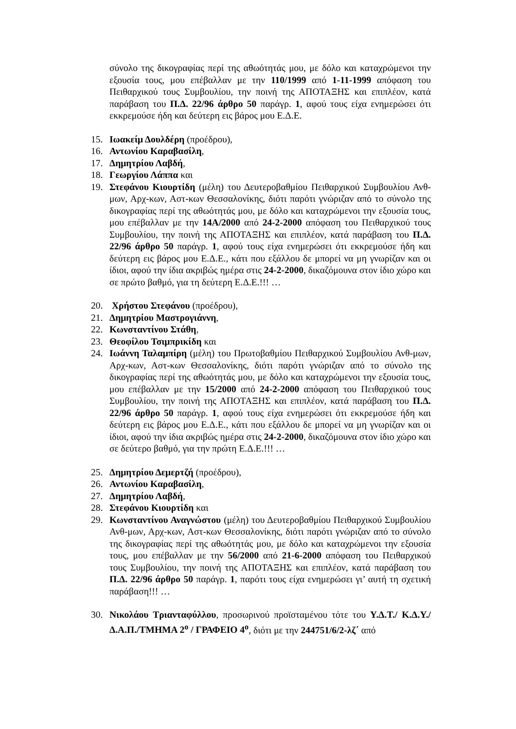σύνολο της δικογραφίας περί της αθωότητάς μου, με δόλο και καταχρώμενοι την εξουσία τους, μου επέβαλλαν με την 110/1999 από 1-11-1999 απόφαση του Πειθαρχικού τους Συμβουλίου, την ποινή της ΑΠΟΤΑΞΗΣ και επιπλέον, κατά παράβαση του Π.Δ. 22/96 άρθρο 50 παράγρ. 1, αφού τους είχα ενημερώσει ότι εκκρεμούσε ήδη και δεύτερη εις βάρος μου Ε.Δ.Ε.
15. Ιωακείμ Δουλδέρη (προέδρου),
16. Αντωνίου Καραβασίλη,
17. Δημητρίου Λαβδή,
18. Γεωργίου Λάππα και
19. Στεφάνου Κιουρτίδη (μέλη) του Δευτεροβαθμίου Πειθαρχικού Συμβουλίου Ανθ-μων, Αρχ-κων, Αστ-κων Θεσσαλονίκης, διότι παρότι γνώριζαν από το σύνολο της δικογραφίας περί της αθωότητάς μου, με δόλο και καταχρώμενοι την εξουσία τους, μου επέβαλλαν με την 14Α/2000 από 24-2-2000 απόφαση του Πειθαρχικού τους Συμβουλίου, την ποινή της ΑΠΟΤΑΞΗΣ και επιπλέον, κατά παράβαση του Π.Δ. 22/96 άρθρο 50 παράγρ. 1, αφού τους είχα ενημερώσει ότι εκκρεμούσε ήδη και δεύτερη εις βάρος μου Ε.Δ.Ε., κάτι που εξάλλου δε μπορεί να μη γνωρίζαν και οι ίδιοι, αφού την ίδια ακριβώς ημέρα στις 24-2-2000, δικαζόμουνα στον ίδιο χώρο και σε πρώτο βαθμό, για τη δεύτερη Ε.Δ.Ε.!!! …
20. Χρήστου Στεφάνου (προέδρου),
21. Δημητρίου Μαστρογιάννη,
22. Κωνσταντίνου Στάθη,
23. Θεοφίλου Τσιμπρικίδη και
24. Ιωάννη Ταλαμπίρη (μέλη) του Πρωτοβαθμίου Πειθαρχικού Συμβουλίου Ανθ-μων, Αρχ-κων, Αστ-κων Θεσσαλονίκης, διότι παρότι γνώριζαν από το σύνολο της δικογραφίας περί της αθωότητάς μου, με δόλο και καταχρώμενοι την εξουσία τους, μου επέβαλλαν με την 15/2000 από 24-2-2000 απόφαση του Πειθαρχικού τους Συμβουλίου, την ποινή της ΑΠΟΤΑΞΗΣ και επιπλέον, κατά παράβαση του Π.Δ. 22/96 άρθρο 50 παράγρ. 1, αφού τους είχα ενημερώσει ότι εκκρεμούσε ήδη και δεύτερη εις βάρος μου Ε.Δ.Ε., κάτι που εξάλλου δε μπορεί να μη γνωρίζαν και οι ίδιοι, αφού την ίδια ακριβώς ημέρα στις 24-2-2000, δικαζόμουνα στον ίδιο χώρο και σε δεύτερο βαθμό, για την πρώτη Ε.Δ.Ε.!!! …
25. Δημητρίου Δεμερτζή (προέδρου),
26. Αντωνίου Καραβασίλη,
27. Δημητρίου Λαβδή,
28. Στεφάνου Κιουρτίδη και
29. Κωνσταντίνου Αναγνώστου (μέλη) του Δευτεροβαθμίου Πειθαρχικού Συμβουλίου Ανθ-μων, Αρχ-κων, Αστ-κων Θεσσαλονίκης, διότι παρότι γνώριζαν από το σύνολο της δικογραφίας περί της αθωότητάς μου, με δόλο και καταχρώμενοι την εξουσία τους, μου επέβαλλαν με την 56/2000 από 21-6-2000 απόφαση του Πειθαρχικού τους Συμβουλίου, την ποινή της ΑΠΟΤΑΞΗΣ και επιπλέον, κατά παράβαση του Π.Δ. 22/96 άρθρο 50 παράγρ. 1, παρότι τους είχα ενημερώσει γι’ αυτή τη σχετική παράβαση!!! …
30. Νικολάου Τριανταφύλλου, προσωρινού προϊσταμένου τότε του Υ.Δ.Τ./ Κ.Δ.Υ./Δ.Α.Π./ΤΜΗΜΑ 2<sup>ο</sup> / ΓΡΑΦΕΙΟ 4<sup>ο</sup>, διότι με την 244751/6/2-λζ΄ από